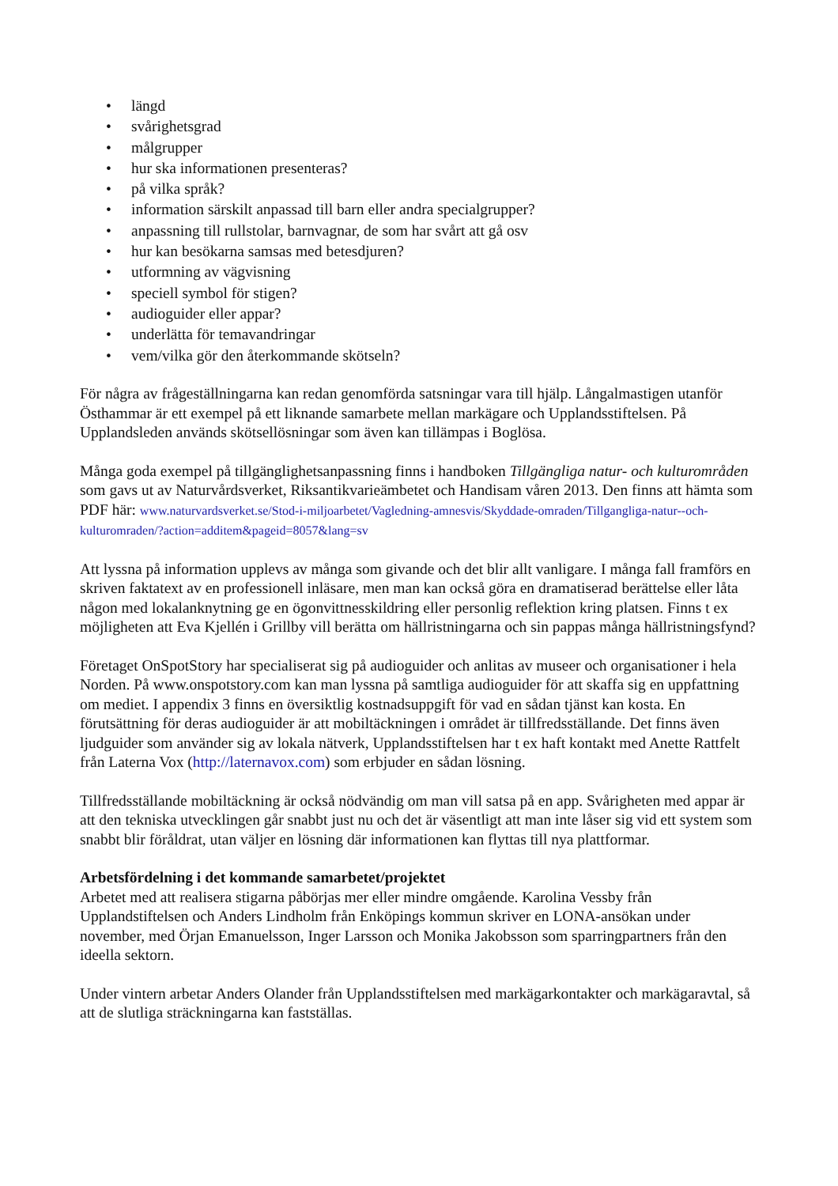• längd
• svårighetsgrad
• målgrupper
• hur ska informationen presenteras?
• på vilka språk?
• information särskilt anpassad till barn eller andra specialgrupper?
• anpassning till rullstolar, barnvagnar, de som har svårt att gå osv
• hur kan besökarna samsas med betesdjuren?
• utformning av vägvisning
• speciell symbol för stigen?
• audioguider eller appar?
• underlätta för temavandringar
• vem/vilka gör den återkommande skötseln?
För några av frågeställningarna kan redan genomförda satsningar vara till hjälp. Långalmastigen utanför Östhammar är ett exempel på ett liknande samarbete mellan markägare och Upplandsstiftelsen. På Upplandsleden används skötsellösningar som även kan tillämpas i Boglösa.
Många goda exempel på tillgänglighetsanpassning finns i handboken Tillgängliga natur- och kulturområden som gavs ut av Naturvårdsverket, Riksantikvarieämbetet och Handisam våren 2013. Den finns att hämta som PDF här: www.naturvardsverket.se/Stod-i-miljoarbetet/Vagledning-amnesvis/Skyddade-omraden/Tillgangliga-natur--och-kulturomraden/?action=additem&pageid=8057&lang=sv
Att lyssna på information upplevs av många som givande och det blir allt vanligare. I många fall framförs en skriven faktatext av en professionell inläsare, men man kan också göra en dramatiserad berättelse eller låta någon med lokalanknytning ge en ögonvittnesskildring eller personlig reflektion kring platsen. Finns t ex möjligheten att Eva Kjellén i Grillby vill berätta om hällristningarna och sin pappas många hällristningsfynd?
Företaget OnSpotStory har specialiserat sig på audioguider och anlitas av museer och organisationer i hela Norden. På www.onspotstory.com kan man lyssna på samtliga audioguider för att skaffa sig en uppfattning om mediet. I appendix 3 finns en översiktlig kostnadsuppgift för vad en sådan tjänst kan kosta. En förutsättning för deras audioguider är att mobiltäckningen i området är tillfredsställande. Det finns även ljudguider som använder sig av lokala nätverk, Upplandsstiftelsen har t ex haft kontakt med Anette Rattfelt från Laterna Vox (http://laternavox.com) som erbjuder en sådan lösning.
Tillfredsställande mobiltäckning är också nödvändig om man vill satsa på en app. Svårigheten med appar är att den tekniska utvecklingen går snabbt just nu och det är väsentligt att man inte låser sig vid ett system som snabbt blir föråldrat, utan väljer en lösning där informationen kan flyttas till nya plattformar.
Arbetsfördelning i det kommande samarbetet/projektet
Arbetet med att realisera stigarna påbörjas mer eller mindre omgående. Karolina Vessby från Upplandstiftelsen och Anders Lindholm från Enköpings kommun skriver en LONA-ansökan under november, med Örjan Emanuelsson, Inger Larsson och Monika Jakobsson som sparringpartners från den ideella sektorn.
Under vintern arbetar Anders Olander från Upplandsstiftelsen med markägarkontakter och markägaravtal, så att de slutliga sträckningarna kan fastställas.